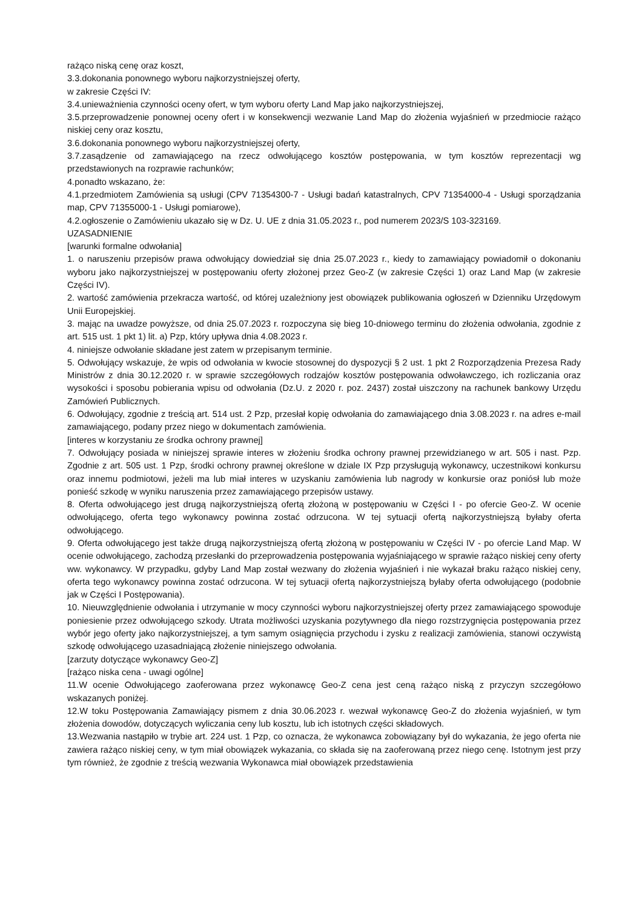rażąco niską cenę oraz koszt,
3.3.dokonania ponownego wyboru najkorzystniejszej oferty,
w zakresie Części IV:
3.4.unieważnienia czynności oceny ofert, w tym wyboru oferty Land Map jako najkorzystniejszej,
3.5.przeprowadzenie ponownej oceny ofert i w konsekwencji wezwanie Land Map do złożenia wyjaśnień w przedmiocie rażąco niskiej ceny oraz kosztu,
3.6.dokonania ponownego wyboru najkorzystniejszej oferty,
3.7.zasądzenie od zamawiającego na rzecz odwołującego kosztów postępowania, w tym kosztów reprezentacji wg przedstawionych na rozprawie rachunków;
4.ponadto wskazano, że:
4.1.przedmiotem Zamówienia są usługi (CPV 71354300-7 - Usługi badań katastralnych, CPV 71354000-4 - Usługi sporządzania map, CPV 71355000-1 - Usługi pomiarowe),
4.2.ogłoszenie o Zamówieniu ukazało się w Dz. U. UE z dnia 31.05.2023 r., pod numerem 2023/S 103-323169.
UZASADNIENIE
[warunki formalne odwołania]
1. o naruszeniu przepisów prawa odwołujący dowiedział się dnia 25.07.2023 r., kiedy to zamawiający powiadomił o dokonaniu wyboru jako najkorzystniejszej w postępowaniu oferty złożonej przez Geo-Z (w zakresie Części 1) oraz Land Map (w zakresie Części IV).
2. wartość zamówienia przekracza wartość, od której uzależniony jest obowiązek publikowania ogłoszeń w Dzienniku Urzędowym Unii Europejskiej.
3. mając na uwadze powyższe, od dnia 25.07.2023 r. rozpoczyna się bieg 10-dniowego terminu do złożenia odwołania, zgodnie z art. 515 ust. 1 pkt 1) lit. a) Pzp, który upływa dnia 4.08.2023 r.
4. niniejsze odwołanie składane jest zatem w przepisanym terminie.
5. Odwołujący wskazuje, że wpis od odwołania w kwocie stosownej do dyspozycji § 2 ust. 1 pkt 2 Rozporządzenia Prezesa Rady Ministrów z dnia 30.12.2020 r. w sprawie szczegółowych rodzajów kosztów postępowania odwoławczego, ich rozliczania oraz wysokości i sposobu pobierania wpisu od odwołania (Dz.U. z 2020 r. poz. 2437) został uiszczony na rachunek bankowy Urzędu Zamówień Publicznych.
6. Odwołujący, zgodnie z treścią art. 514 ust. 2 Pzp, przesłał kopię odwołania do zamawiającego dnia 3.08.2023 r. na adres e-mail zamawiającego, podany przez niego w dokumentach zamówienia.
[interes w korzystaniu ze środka ochrony prawnej]
7. Odwołujący posiada w niniejszej sprawie interes w złożeniu środka ochrony prawnej przewidzianego w art. 505 i nast. Pzp. Zgodnie z art. 505 ust. 1 Pzp, środki ochrony prawnej określone w dziale IX Pzp przysługują wykonawcy, uczestnikowi konkursu oraz innemu podmiotowi, jeżeli ma lub miał interes w uzyskaniu zamówienia lub nagrody w konkursie oraz poniósł lub może ponieść szkodę w wyniku naruszenia przez zamawiającego przepisów ustawy.
8. Oferta odwołującego jest drugą najkorzystniejszą ofertą złożoną w postępowaniu w Części I - po ofercie Geo-Z. W ocenie odwołującego, oferta tego wykonawcy powinna zostać odrzucona. W tej sytuacji ofertą najkorzystniejszą byłaby oferta odwołującego.
9. Oferta odwołującego jest także drugą najkorzystniejszą ofertą złożoną w postępowaniu w Części IV - po ofercie Land Map. W ocenie odwołującego, zachodzą przesłanki do przeprowadzenia postępowania wyjaśniającego w sprawie rażąco niskiej ceny oferty ww. wykonawcy. W przypadku, gdyby Land Map został wezwany do złożenia wyjaśnień i nie wykazał braku rażąco niskiej ceny, oferta tego wykonawcy powinna zostać odrzucona. W tej sytuacji ofertą najkorzystniejszą byłaby oferta odwołującego (podobnie jak w Części I Postępowania).
10. Nieuwzględnienie odwołania i utrzymanie w mocy czynności wyboru najkorzystniejszej oferty przez zamawiającego spowoduje poniesienie przez odwołującego szkody. Utrata możliwości uzyskania pozytywnego dla niego rozstrzygnięcia postępowania przez wybór jego oferty jako najkorzystniejszej, a tym samym osiągnięcia przychodu i zysku z realizacji zamówienia, stanowi oczywistą szkodę odwołującego uzasadniającą złożenie niniejszego odwołania.
[zarzuty dotyczące wykonawcy Geo-Z]
[rażąco niska cena - uwagi ogólne]
11.W ocenie Odwołującego zaoferowana przez wykonawcę Geo-Z cena jest ceną rażąco niską z przyczyn szczegółowo wskazanych poniżej.
12.W toku Postępowania Zamawiający pismem z dnia 30.06.2023 r. wezwał wykonawcę Geo-Z do złożenia wyjaśnień, w tym złożenia dowodów, dotyczących wyliczania ceny lub kosztu, lub ich istotnych części składowych.
13.Wezwania nastąpiło w trybie art. 224 ust. 1 Pzp, co oznacza, że wykonawca zobowiązany był do wykazania, że jego oferta nie zawiera rażąco niskiej ceny, w tym miał obowiązek wykazania, co składa się na zaoferowaną przez niego cenę. Istotnym jest przy tym również, że zgodnie z treścią wezwania Wykonawca miał obowiązek przedstawienia